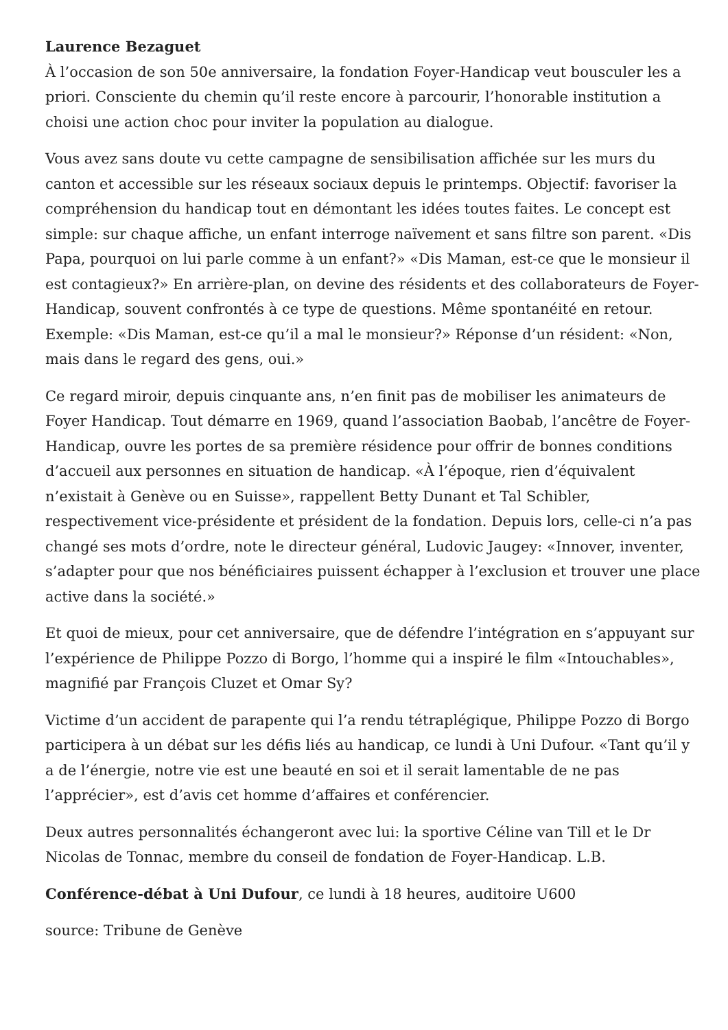Laurence Bezaguet
À l’occasion de son 50e anniversaire, la fondation Foyer-Handicap veut bousculer les a priori. Consciente du chemin qu’il reste encore à parcourir, l’honorable institution a choisi une action choc pour inviter la population au dialogue.
Vous avez sans doute vu cette campagne de sensibilisation affichée sur les murs du canton et accessible sur les réseaux sociaux depuis le printemps. Objectif: favoriser la compréhension du handicap tout en démontant les idées toutes faites. Le concept est simple: sur chaque affiche, un enfant interroge naïvement et sans filtre son parent. «Dis Papa, pourquoi on lui parle comme à un enfant?» «Dis Maman, est-ce que le monsieur il est contagieux?» En arrière-plan, on devine des résidents et des collaborateurs de Foyer-Handicap, souvent confrontés à ce type de questions. Même spontanéité en retour. Exemple: «Dis Maman, est-ce qu’il a mal le monsieur?» Réponse d’un résident: «Non, mais dans le regard des gens, oui.»
Ce regard miroir, depuis cinquante ans, n’en finit pas de mobiliser les animateurs de Foyer Handicap. Tout démarre en 1969, quand l’association Baobab, l’ancêtre de Foyer-Handicap, ouvre les portes de sa première résidence pour offrir de bonnes conditions d’accueil aux personnes en situation de handicap. «À l’époque, rien d’équivalent n’existait à Genève ou en Suisse», rappellent Betty Dunant et Tal Schibler, respectivement vice-présidente et président de la fondation. Depuis lors, celle-ci n’a pas changé ses mots d’ordre, note le directeur général, Ludovic Jaugey: «Innover, inventer, s’adapter pour que nos bénéficiaires puissent échapper à l’exclusion et trouver une place active dans la société.»
Et quoi de mieux, pour cet anniversaire, que de défendre l’intégration en s’appuyant sur l’expérience de Philippe Pozzo di Borgo, l’homme qui a inspiré le film «Intouchables», magnifié par François Cluzet et Omar Sy?
Victime d’un accident de parapente qui l’a rendu tétraplégique, Philippe Pozzo di Borgo participera à un débat sur les défis liés au handicap, ce lundi à Uni Dufour. «Tant qu’il y a de l’énergie, notre vie est une beauté en soi et il serait lamentable de ne pas l’apprécier», est d’avis cet homme d’affaires et conférencier.
Deux autres personnalités échangeront avec lui: la sportive Céline van Till et le Dr Nicolas de Tonnac, membre du conseil de fondation de Foyer-Handicap. L.B.
Conférence-débat à Uni Dufour, ce lundi à 18 heures, auditoire U600
source: Tribune de Genève